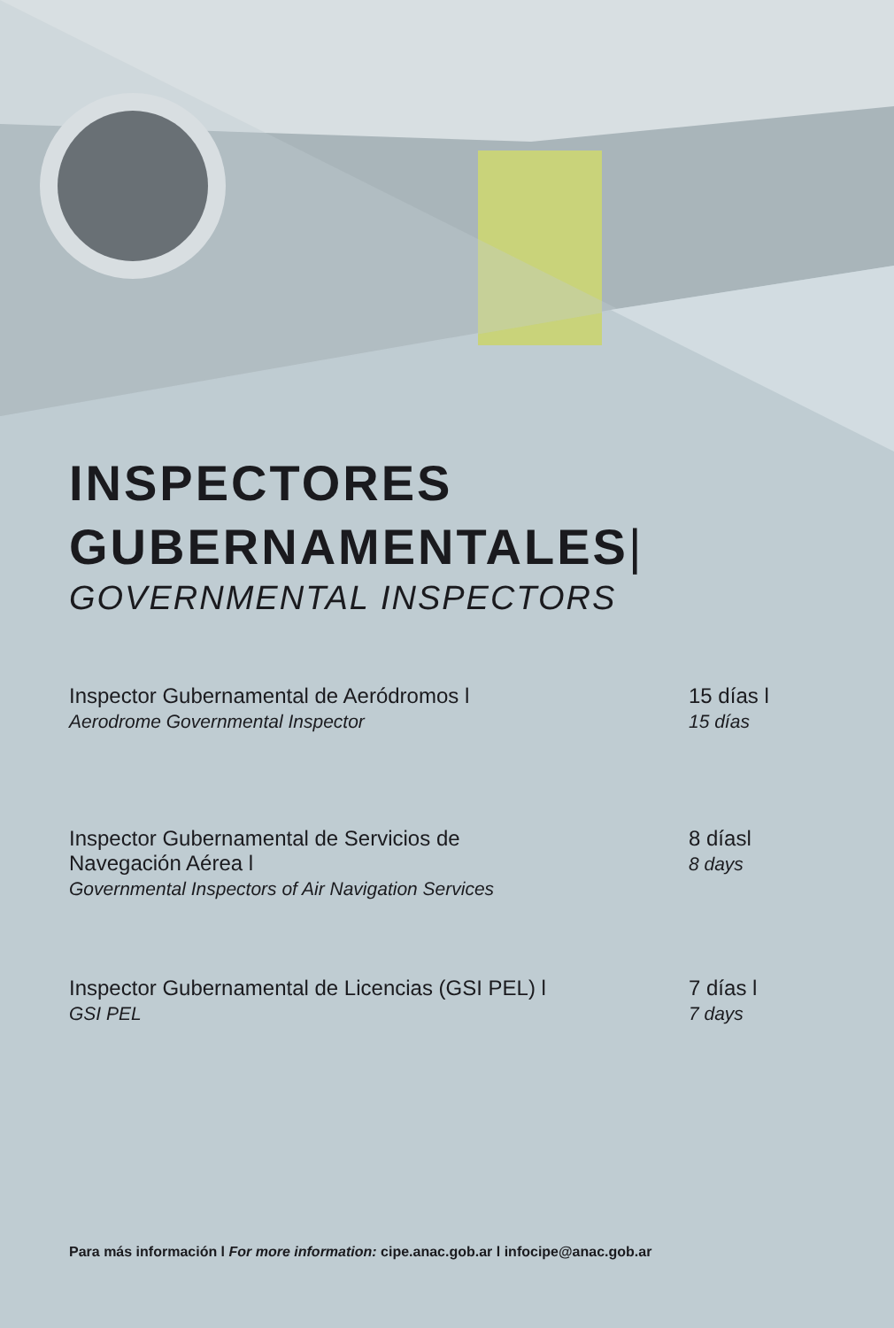INSPECTORES
GUBERNAMENTALES|
GOVERNMENTAL INSPECTORS
Inspector Gubernamental de Aeródromos l
Aerodrome Governmental Inspector
15 días l
15 días
Inspector Gubernamental de Servicios de
Navegación Aérea l
Governmental Inspectors of Air Navigation Services
8 díasl
8 days
Inspector Gubernamental de Licencias (GSI PEL) l
GSI PEL
7 días l
7 days
Para más información l For more information: cipe.anac.gob.ar l infocipe@anac.gob.ar